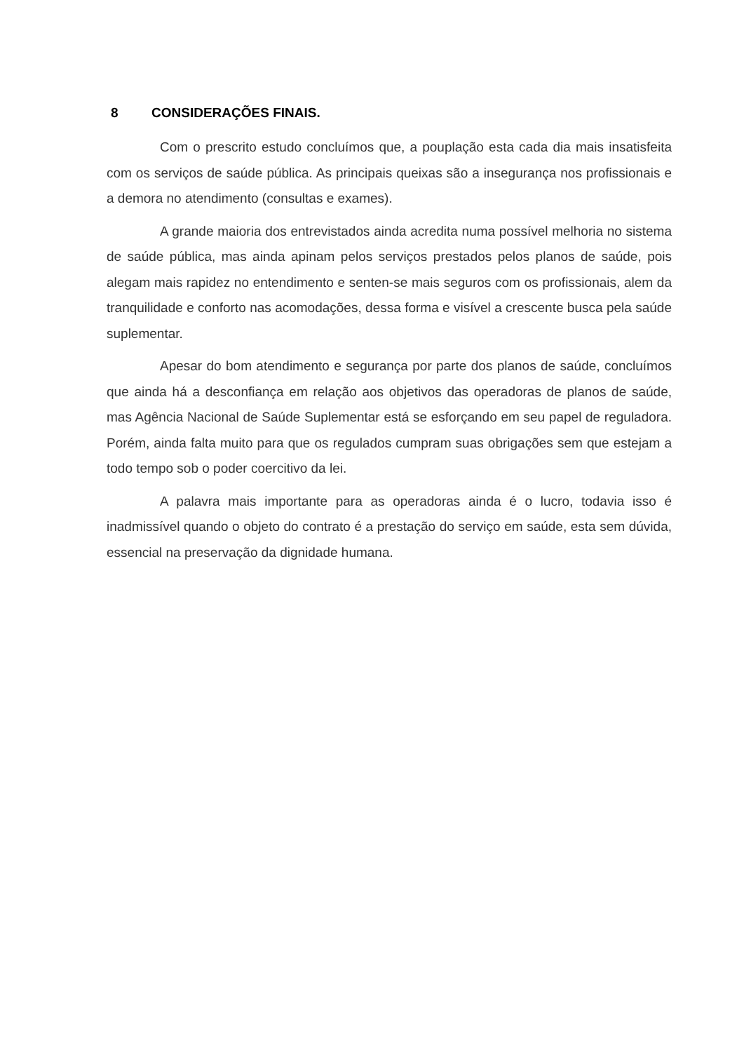8 CONSIDERAÇÕES FINAIS.
Com o prescrito estudo concluímos que, a pouplação esta cada dia mais insatisfeita com os serviços de saúde pública. As principais queixas são a insegurança nos profissionais e a demora no atendimento (consultas e exames).
A grande maioria dos entrevistados ainda acredita numa possível melhoria no sistema de saúde pública, mas ainda apinam pelos serviços prestados pelos planos de saúde, pois alegam mais rapidez no entendimento e senten-se mais seguros com os profissionais, alem da tranquilidade e conforto nas acomodações, dessa forma e visível a crescente busca pela saúde suplementar.
Apesar do bom atendimento e segurança por parte dos planos de saúde, concluímos que ainda há a desconfiança em relação aos objetivos das operadoras de planos de saúde, mas Agência Nacional de Saúde Suplementar está se esforçando em seu papel de reguladora. Porém, ainda falta muito para que os regulados cumpram suas obrigações sem que estejam a todo tempo sob o poder coercitivo da lei.
A palavra mais importante para as operadoras ainda é o lucro, todavia isso é inadmissível quando o objeto do contrato é a prestação do serviço em saúde, esta sem dúvida, essencial na preservação da dignidade humana.